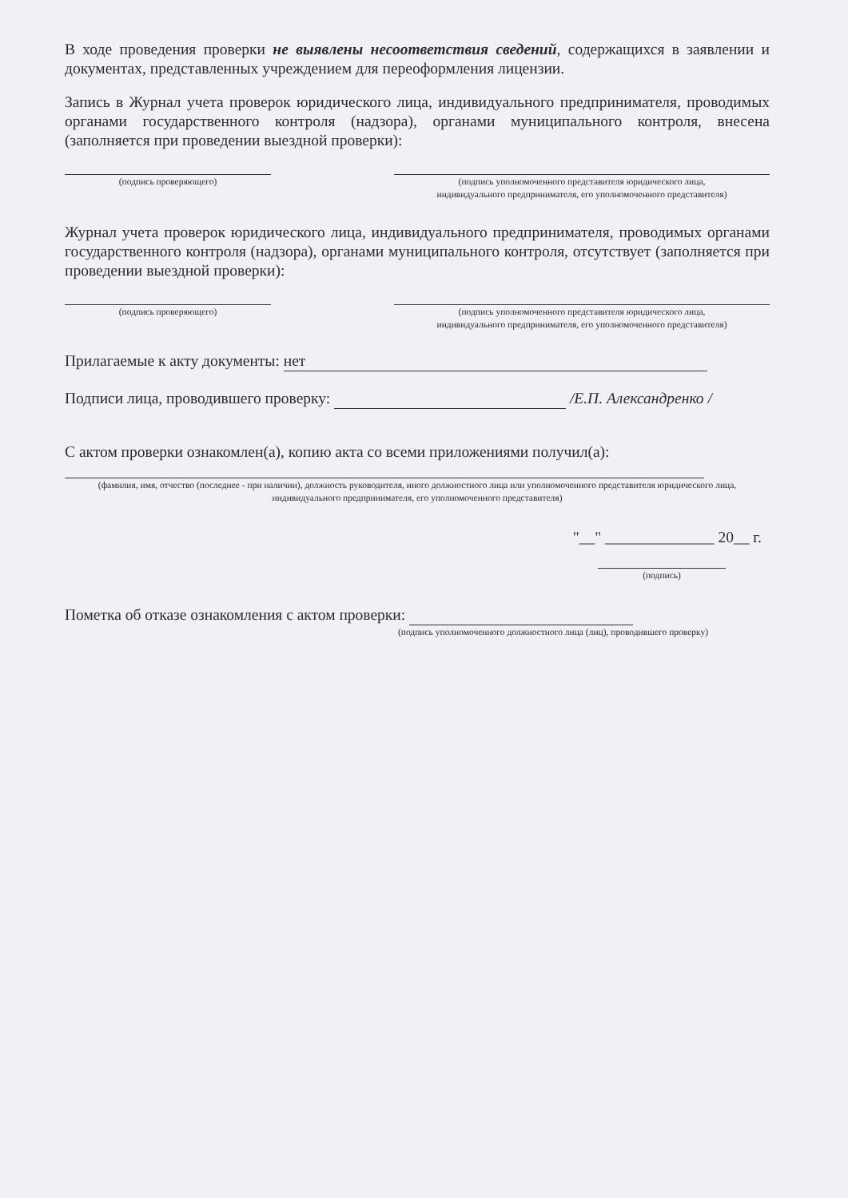В ходе проведения проверки не выявлены несоответствия сведений, содержащихся в заявлении и документах, представленных учреждением для переоформления лицензии.
Запись в Журнал учета проверок юридического лица, индивидуального предпринимателя, проводимых органами государственного контроля (надзора), органами муниципального контроля, внесена (заполняется при проведении выездной проверки):
(подпись проверяющего) (подпись уполномоченного представителя юридического лица,
индивидуального предпринимателя, его уполномоченного представителя)
Журнал учета проверок юридического лица, индивидуального предпринимателя, проводимых органами государственного контроля (надзора), органами муниципального контроля, отсутствует (заполняется при проведении выездной проверки):
(подпись проверяющего) (подпись уполномоченного представителя юридического лица,
индивидуального предпринимателя, его уполномоченного представителя)
Прилагаемые к акту документы: нет
Подписи лица, проводившего проверку: /Е.П. Александренко /
С актом проверки ознакомлен(а), копию акта со всеми приложениями получил(а):
(фамилия, имя, отчество (последнее - при наличии), должность руководителя, иного должностного лица или уполномоченного представителя юридического лица, индивидуального предпринимателя, его уполномоченного представителя)
"__" ______________ 20__ г.
(подпись)
Пометка об отказе ознакомления с актом проверки:
(подпись уполномоченного должностного лица (лиц), проводившего проверку)